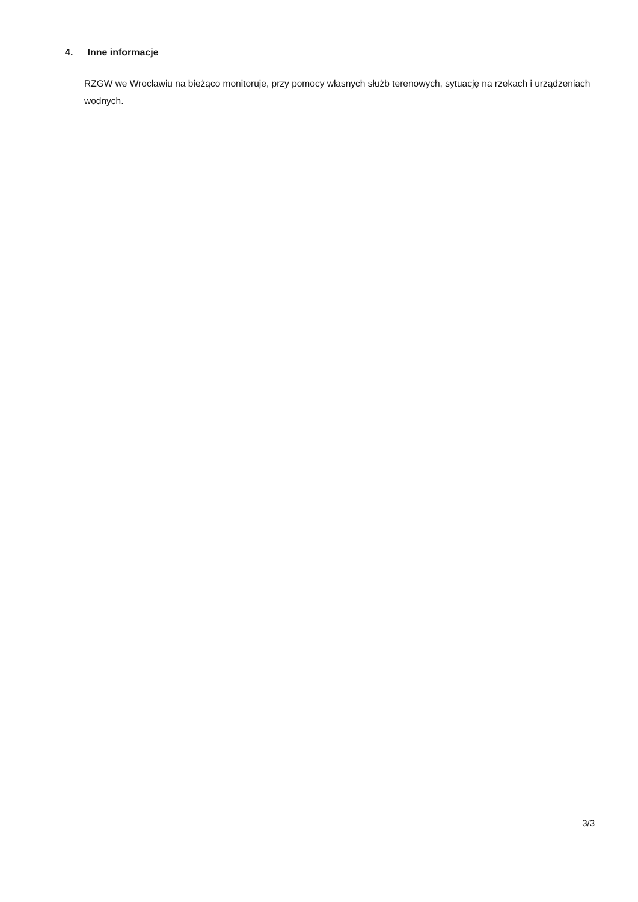4. Inne informacje
RZGW we Wrocławiu na bieżąco monitoruje, przy pomocy własnych służb terenowych, sytuację na rzekach i urządzeniach wodnych.
3/3